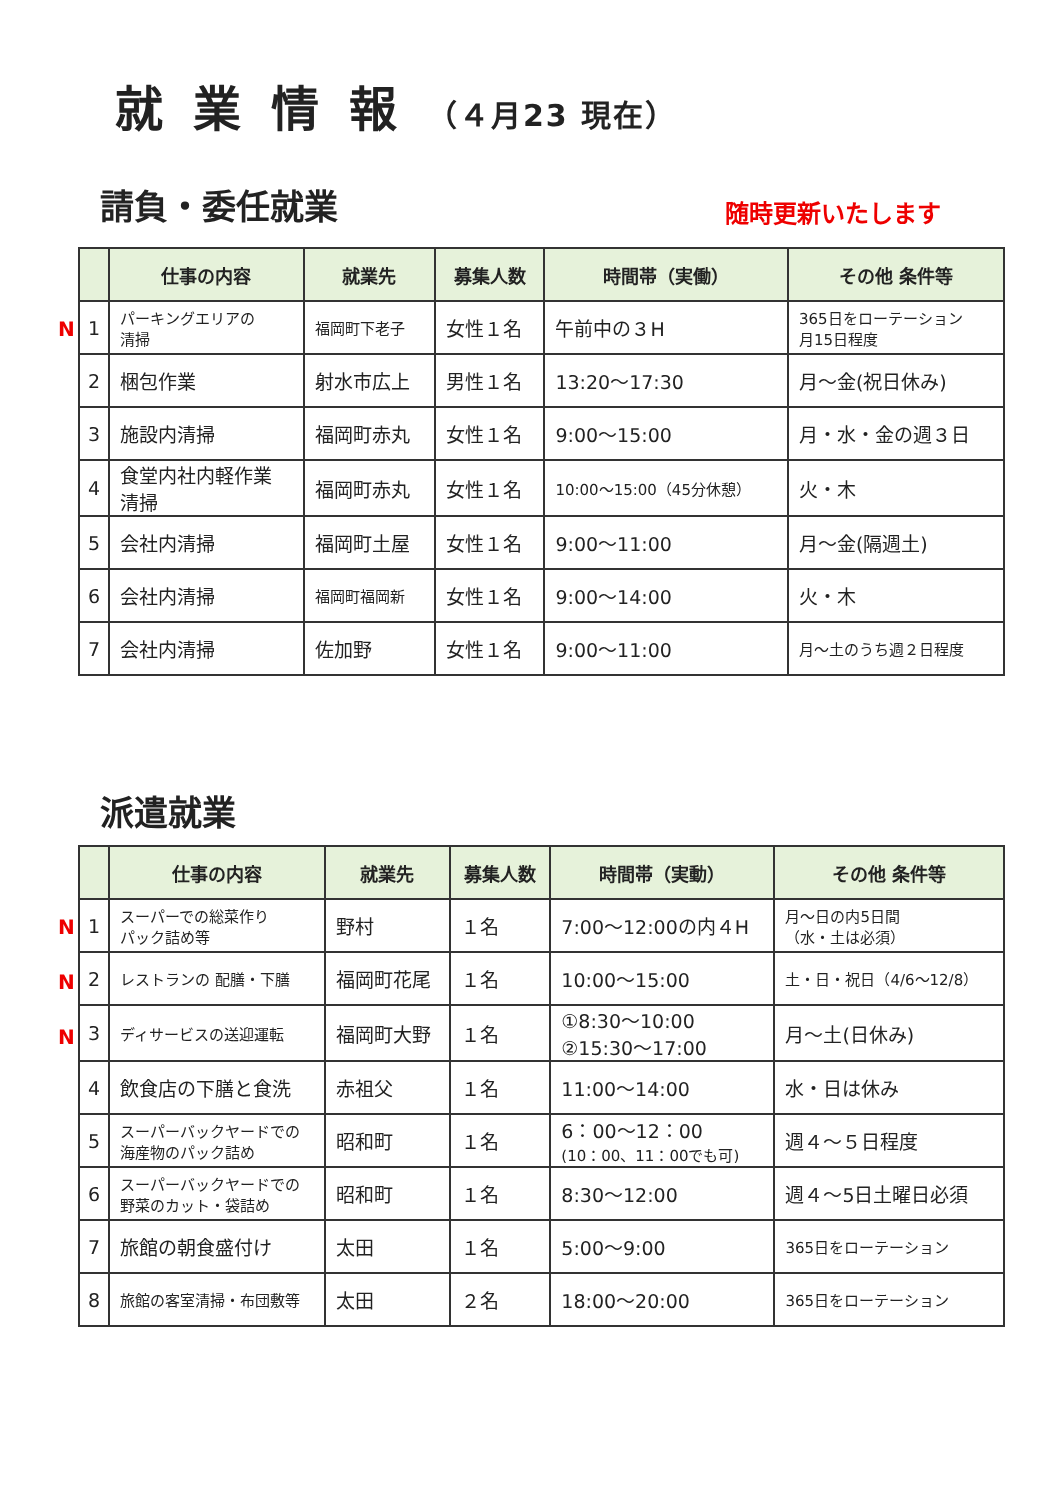就業情報（４月23 現在）
請負・委任就業
随時更新いたします
N
| | 仕事の内容 | 就業先 | 募集人数 | 時間帯（実働） | その他 条件等 |
| --- | --- | --- | --- | --- | --- |
| 1 | パーキングエリアの 清掃 | 福岡町下老子 | 女性１名 | 午前中の３H | 365日をローテーション 月15日程度 |
| 2 | 梱包作業 | 射水市広上 | 男性１名 | 13:20～17:30 | 月～金(祝日休み) |
| 3 | 施設内清掃 | 福岡町赤丸 | 女性１名 | 9:00～15:00 | 月・水・金の週３日 |
| 4 | 食堂内社内軽作業 清掃 | 福岡町赤丸 | 女性１名 | 10:00～15:00（45分休憩） | 火・木 |
| 5 | 会社内清掃 | 福岡町土屋 | 女性１名 | 9:00～11:00 | 月～金(隔週土) |
| 6 | 会社内清掃 | 福岡町福岡新 | 女性１名 | 9:00～14:00 | 火・木 |
| 7 | 会社内清掃 | 佐加野 | 女性１名 | 9:00～11:00 | 月～土のうち週２日程度 |
派遣就業
N
N
N
| | 仕事の内容 | 就業先 | 募集人数 | 時間帯（実動） | その他 条件等 |
| --- | --- | --- | --- | --- | --- |
| 1 | スーパーでの総菜作り パック詰め等 | 野村 | １名 | 7:00～12:00の内４H | 月～日の内5日間 （水・土は必須） |
| 2 | レストランの 配膳・下膳 | 福岡町花尾 | １名 | 10:00～15:00 | 土・日・祝日（4/6～12/8） |
| 3 | ディサービスの送迎運転 | 福岡町大野 | １名 | ①8:30～10:00 ②15:30～17:00 | 月～土(日休み) |
| 4 | 飲食店の下膳と食洗 | 赤祖父 | １名 | 11:00～14:00 | 水・日は休み |
| 5 | スーパーバックヤードでの 海産物のパック詰め | 昭和町 | １名 | 6：00～12：00 (10：00、11：00でも可) | 週４～５日程度 |
| 6 | スーパーバックヤードでの 野菜のカット・袋詰め | 昭和町 | １名 | 8:30～12:00 | 週４～5日土曜日必須 |
| 7 | 旅館の朝食盛付け | 太田 | １名 | 5:00～9:00 | 365日をローテーション |
| 8 | 旅館の客室清掃・布団敷等 | 太田 | ２名 | 18:00～20:00 | 365日をローテーション |